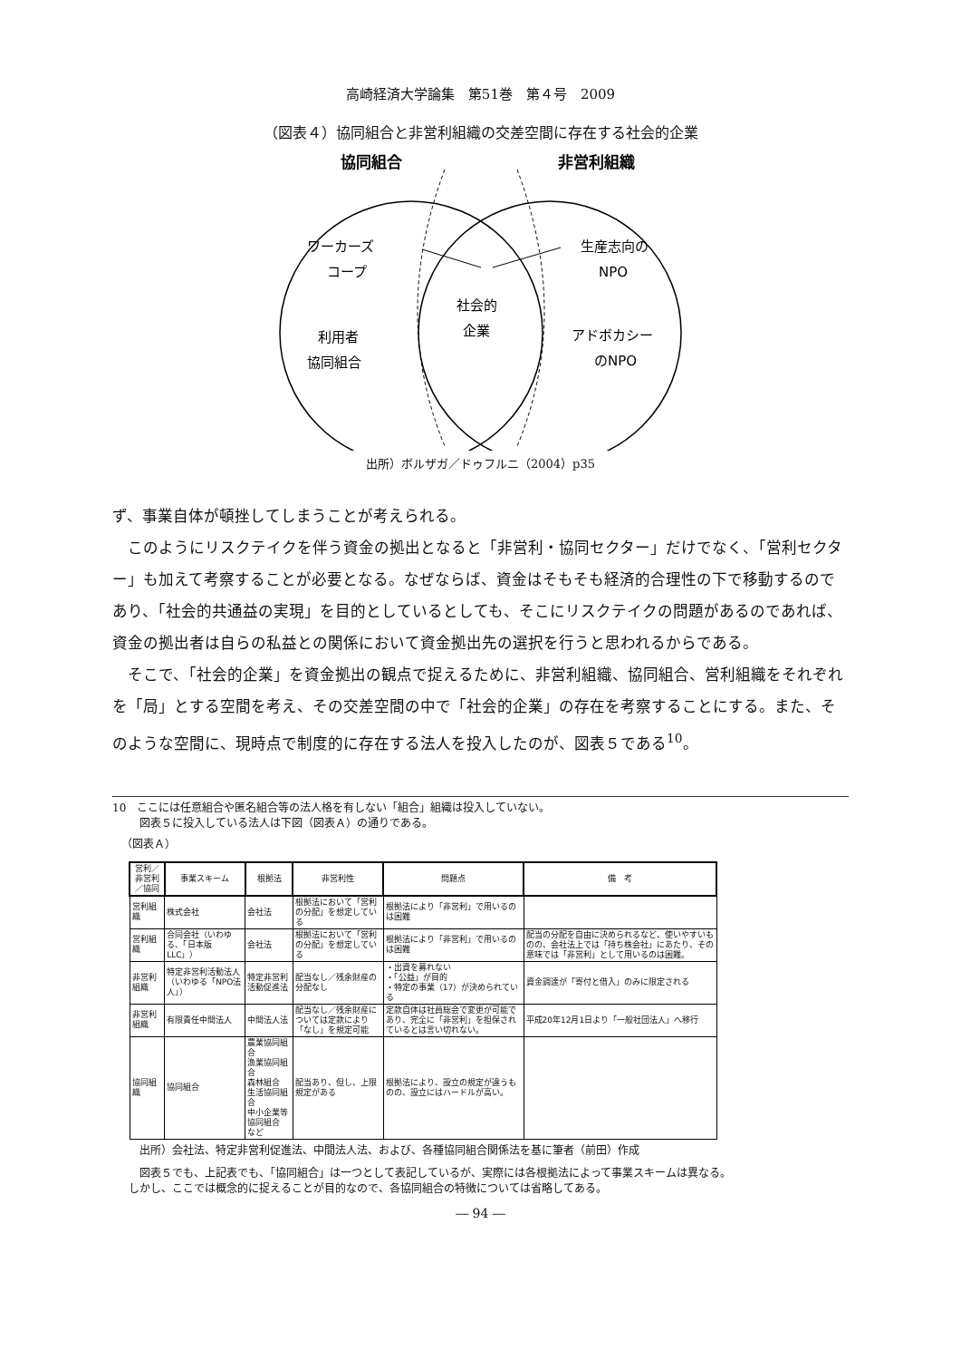高崎経済大学論集　第51巻　第４号　2009
（図表４）協同組合と非営利組織の交差空間に存在する社会的企業
協同組合
非営利組織
ワーカーズ
コープ
利用者
協同組合
社会的
企業
生産志向の
NPO
アドボカシー
のNPO
出所）ボルザガ／ドゥフルニ（2004）p35
ず、事業自体が頓挫してしまうことが考えられる。
このようにリスクテイクを伴う資金の拠出となると「非営利・協同セクター」だけでなく、「営利セクター」も加えて考察することが必要となる。なぜならば、資金はそもそも経済的合理性の下で移動するのであり、「社会的共通益の実現」を目的としているとしても、そこにリスクテイクの問題があるのであれば、資金の拠出者は自らの私益との関係において資金拠出先の選択を行うと思われるからである。
そこで、「社会的企業」を資金拠出の観点で捉えるために、非営利組織、協同組合、営利組織をそれぞれを「局」とする空間を考え、その交差空間の中で「社会的企業」の存在を考察することにする。また、そのような空間に、現時点で制度的に存在する法人を投入したのが、図表５である<sup>10</sup>。
10　ここには任意組合や匿名組合等の法人格を有しない「組合」組織は投入していない。
図表５に投入している法人は下図（図表Ａ）の通りである。
（図表Ａ）
| 営利／非営利／協同 | 事業スキーム | 根拠法 | 非営利性 | 問題点 | 備 考 |
| --- | --- | --- | --- | --- | --- |
| 営利組織 | 株式会社 | 会社法 | 根拠法において「営利の分配」を想定している | 根拠法により「非営利」で用いるのは困難 | |
| 営利組織 | 合同会社（いわゆる、「日本版LLC」） | 会社法 | 根拠法において「営利の分配」を想定している | 根拠法により「非営利」で用いるのは困難 | 配当の分配を自由に決められるなど、使いやすいものの、会社法上では「持ち株会社」にあたり、その意味では「非営利」として用いるのは困難。 |
| 非営利組織 | 特定非営利活動法人（いわゆる「NPO法人」） | 特定非営利活動促進法 | 配当なし／残余財産の分配なし | ・出資を募れない ・「公益」が目的 ・特定の事業（17）が決められている | 資金調達が「寄付と借入」のみに限定される |
| 非営利組織 | 有限責任中間法人 | 中間法人法 | 配当なし／残余財産については定款により「なし」を規定可能 | 定款自体は社員総会で変更が可能であり、完全に「非営利」を担保されているとは言い切れない。 | 平成20年12月1日より「一般社団法人」へ移行 |
| 協同組織 | 協同組合 | 農業協同組合 漁業協同組合 森林組合 生活協同組合 中小企業等協同組合 など | 配当あり、但し、上限規定がある | 根拠法により、設立の規定が違うものの、設立にはハードルが高い。 | |
出所）会社法、特定非営利促進法、中間法人法、および、各種協同組合関係法を基に筆者（前田）作成
図表５でも、上記表でも、「協同組合」は一つとして表記しているが、実際には各根拠法によって事業スキームは異なる。
しかし、ここでは概念的に捉えることが目的なので、各協同組合の特徴については省略してある。
― 94 ―